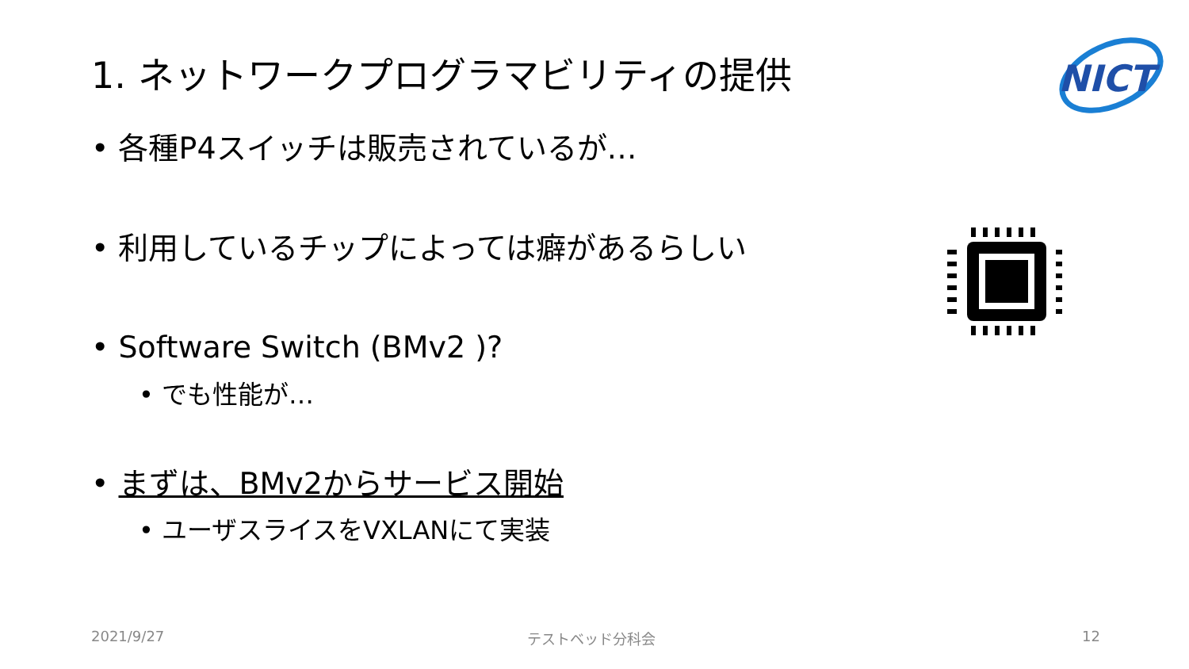1. ネットワークプログラマビリティの提供
NICT
• 各種P4スイッチは販売されているが…
• 利用しているチップによっては癖があるらしい
• Software Switch (BMv2 )?
• でも性能が…
• まずは、BMv2からサービス開始
• ユーザスライスをVXLANにて実装
2021/9/27 テストベッド分科会 12